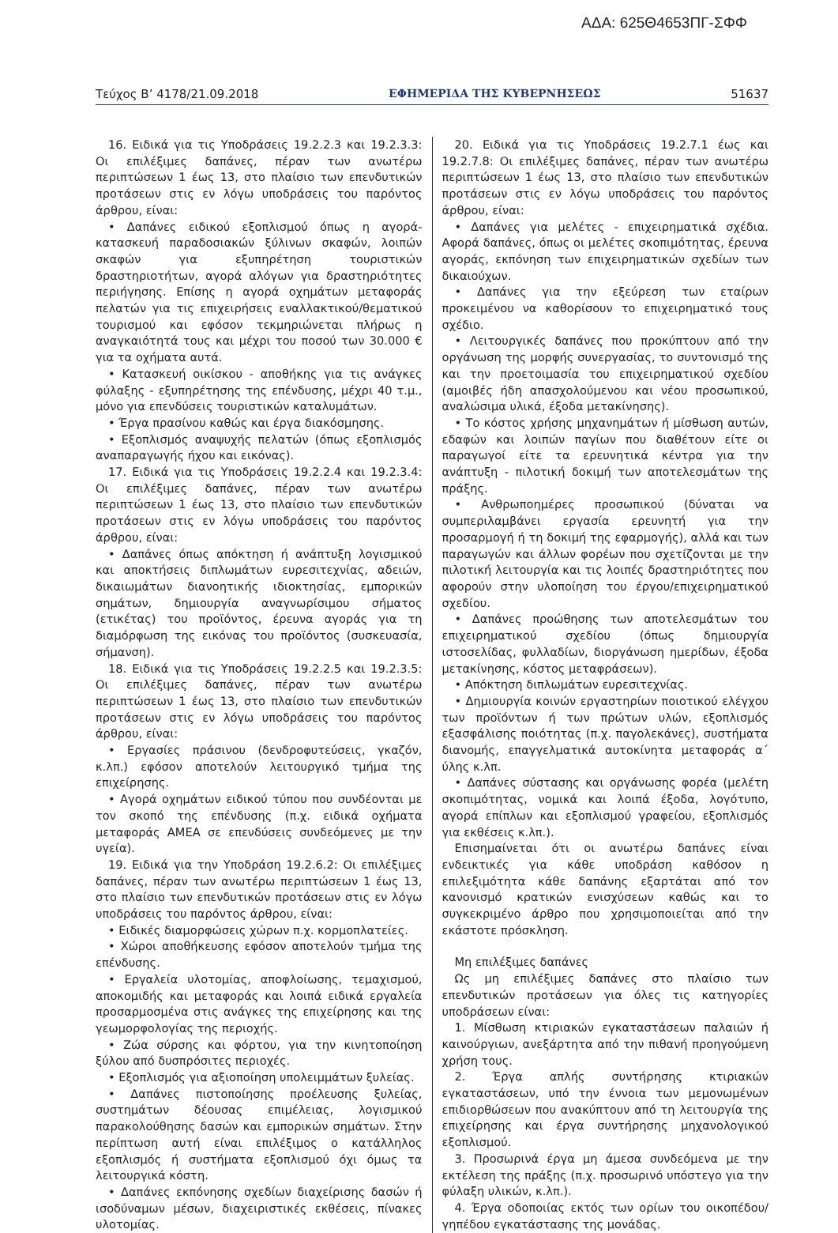ΑΔΑ: 625Θ4653ΠΓ-ΣΦΦ
Τεύχος Β’ 4178/21.09.2018 ΕΦΗΜΕΡΙΔΑ TΗΣ ΚΥΒΕΡΝΗΣΕΩΣ 51637
16. Ειδικά για τις Υποδράσεις 19.2.2.3 και 19.2.3.3: Οι επιλέξιμες δαπάνες, πέραν των ανωτέρω περιπτώσεων 1 έως 13, στο πλαίσιο των επενδυτικών προτάσεων στις εν λόγω υποδράσεις του παρόντος άρθρου, είναι:
• Δαπάνες ειδικού εξοπλισμού όπως η αγορά-κατασκευή παραδοσιακών ξύλινων σκαφών, λοιπών σκαφών για εξυπηρέτηση τουριστικών δραστηριοτήτων, αγορά αλόγων για δραστηριότητες περιήγησης. Επίσης η αγορά οχημάτων μεταφοράς πελατών για τις επιχειρήσεις εναλλακτικού/θεματικού τουρισμού και εφόσον τεκμηριώνεται πλήρως η αναγκαιότητά τους και μέχρι του ποσού των 30.000 € για τα οχήματα αυτά.
• Κατασκευή οικίσκου - αποθήκης για τις ανάγκες φύλαξης - εξυπηρέτησης της επένδυσης, μέχρι 40 τ.μ., μόνο για επενδύσεις τουριστικών καταλυμάτων.
• Έργα πρασίνου καθώς και έργα διακόσμησης.
• Εξοπλισμός αναψυχής πελατών (όπως εξοπλισμός αναπαραγωγής ήχου και εικόνας).
17. Ειδικά για τις Υποδράσεις 19.2.2.4 και 19.2.3.4: Οι επιλέξιμες δαπάνες, πέραν των ανωτέρω περιπτώσεων 1 έως 13, στο πλαίσιο των επενδυτικών προτάσεων στις εν λόγω υποδράσεις του παρόντος άρθρου, είναι:
• Δαπάνες όπως απόκτηση ή ανάπτυξη λογισμικού και αποκτήσεις διπλωμάτων ευρεσιτεχνίας, αδειών, δικαιωμάτων διανοητικής ιδιοκτησίας, εμπορικών σημάτων, δημιουργία αναγνωρίσιμου σήματος (ετικέτας) του προϊόντος, έρευνα αγοράς για τη διαμόρφωση της εικόνας του προϊόντος (συσκευασία, σήμανση).
18. Ειδικά για τις Υποδράσεις 19.2.2.5 και 19.2.3.5: Οι επιλέξιμες δαπάνες, πέραν των ανωτέρω περιπτώσεων 1 έως 13, στο πλαίσιο των επενδυτικών προτάσεων στις εν λόγω υποδράσεις του παρόντος άρθρου, είναι:
• Εργασίες πράσινου (δενδροφυτεύσεις, γκαζόν, κ.λπ.) εφόσον αποτελούν λειτουργικό τμήμα της επιχείρησης.
• Αγορά οχημάτων ειδικού τύπου που συνδέονται με τον σκοπό της επένδυσης (π.χ. ειδικά οχήματα μεταφοράς ΑΜΕΑ σε επενδύσεις συνδεόμενες με την υγεία).
19. Ειδικά για την Υποδράση 19.2.6.2: Οι επιλέξιμες δαπάνες, πέραν των ανωτέρω περιπτώσεων 1 έως 13, στο πλαίσιο των επενδυτικών προτάσεων στις εν λόγω υποδράσεις του παρόντος άρθρου, είναι:
• Ειδικές διαμορφώσεις χώρων π.χ. κορμοπλατείες.
• Χώροι αποθήκευσης εφόσον αποτελούν τμήμα της επένδυσης.
• Εργαλεία υλοτομίας, αποφλοίωσης, τεμαχισμού, αποκομιδής και μεταφοράς και λοιπά ειδικά εργαλεία προσαρμοσμένα στις ανάγκες της επιχείρησης και της γεωμορφολογίας της περιοχής.
• Ζώα σύρσης και φόρτου, για την κινητοποίηση ξύλου από δυσπρόσιτες περιοχές.
• Εξοπλισμός για αξιοποίηση υπολειμμάτων ξυλείας.
• Δαπάνες πιστοποίησης προέλευσης ξυλείας, συστημάτων δέουσας επιμέλειας, λογισμικού παρακολούθησης δασών και εμπορικών σημάτων. Στην περίπτωση αυτή είναι επιλέξιμος ο κατάλληλος εξοπλισμός ή συστήματα εξοπλισμού όχι όμως τα λειτουργικά κόστη.
• Δαπάνες εκπόνησης σχεδίων διαχείρισης δασών ή ισοδύναμων μέσων, διαχειριστικές εκθέσεις, πίνακες υλοτομίας.
20. Ειδικά για τις Υποδράσεις 19.2.7.1 έως και 19.2.7.8: Οι επιλέξιμες δαπάνες, πέραν των ανωτέρω περιπτώσεων 1 έως 13, στο πλαίσιο των επενδυτικών προτάσεων στις εν λόγω υποδράσεις του παρόντος άρθρου, είναι:
• Δαπάνες για μελέτες - επιχειρηματικά σχέδια. Αφορά δαπάνες, όπως οι μελέτες σκοπιμότητας, έρευνα αγοράς, εκπόνηση των επιχειρηματικών σχεδίων των δικαιούχων.
• Δαπάνες για την εξεύρεση των εταίρων προκειμένου να καθορίσουν το επιχειρηματικό τους σχέδιο.
• Λειτουργικές δαπάνες που προκύπτουν από την οργάνωση της μορφής συνεργασίας, το συντονισμό της και την προετοιμασία του επιχειρηματικού σχεδίου (αμοιβές ήδη απασχολούμενου και νέου προσωπικού, αναλώσιμα υλικά, έξοδα μετακίνησης).
• Το κόστος χρήσης μηχανημάτων ή μίσθωση αυτών, εδαφών και λοιπών παγίων που διαθέτουν είτε οι παραγωγοί είτε τα ερευνητικά κέντρα για την ανάπτυξη - πιλοτική δοκιμή των αποτελεσμάτων της πράξης.
• Ανθρωποημέρες προσωπικού (δύναται να συμπεριλαμβάνει εργασία ερευνητή για την προσαρμογή ή τη δοκιμή της εφαρμογής), αλλά και των παραγωγών και άλλων φορέων που σχετίζονται με την πιλοτική λειτουργία και τις λοιπές δραστηριότητες που αφορούν στην υλοποίηση του έργου/επιχειρηματικού σχεδίου.
• Δαπάνες προώθησης των αποτελεσμάτων του επιχειρηματικού σχεδίου (όπως δημιουργία ιστοσελίδας, φυλλαδίων, διοργάνωση ημερίδων, έξοδα μετακίνησης, κόστος μεταφράσεων).
• Απόκτηση διπλωμάτων ευρεσιτεχνίας.
• Δημιουργία κοινών εργαστηρίων ποιοτικού ελέγχου των προϊόντων ή των πρώτων υλών, εξοπλισμός εξασφάλισης ποιότητας (π.χ. παγολεκάνες), συστήματα διανομής, επαγγελματικά αυτοκίνητα μεταφοράς α΄ ύλης κ.λπ.
• Δαπάνες σύστασης και οργάνωσης φορέα (μελέτη σκοπιμότητας, νομικά και λοιπά έξοδα, λογότυπο, αγορά επίπλων και εξοπλισμού γραφείου, εξοπλισμός για εκθέσεις κ.λπ.).
Επισημαίνεται ότι οι ανωτέρω δαπάνες είναι ενδεικτικές για κάθε υποδράση καθόσον η επιλεξιμότητα κάθε δαπάνης εξαρτάται από τον κανονισμό κρατικών ενισχύσεων καθώς και το συγκεκριμένο άρθρο που χρησιμοποιείται από την εκάστοτε πρόσκληση.
Μη επιλέξιμες δαπάνες
Ως μη επιλέξιμες δαπάνες στο πλαίσιο των επενδυτικών προτάσεων για όλες τις κατηγορίες υποδράσεων είναι:
1. Μίσθωση κτιριακών εγκαταστάσεων παλαιών ή καινούργιων, ανεξάρτητα από την πιθανή προηγούμενη χρήση τους.
2. Έργα απλής συντήρησης κτιριακών εγκαταστάσεων, υπό την έννοια των μεμονωμένων επιδιορθώσεων που ανακύπτουν από τη λειτουργία της επιχείρησης και έργα συντήρησης μηχανολογικού εξοπλισμού.
3. Προσωρινά έργα μη άμεσα συνδεόμενα με την εκτέλεση της πράξης (π.χ. προσωρινό υπόστεγο για την φύλαξη υλικών, κ.λπ.).
4. Έργα οδοποιίας εκτός των ορίων του οικοπέδου/γηπέδου εγκατάστασης της μονάδας.